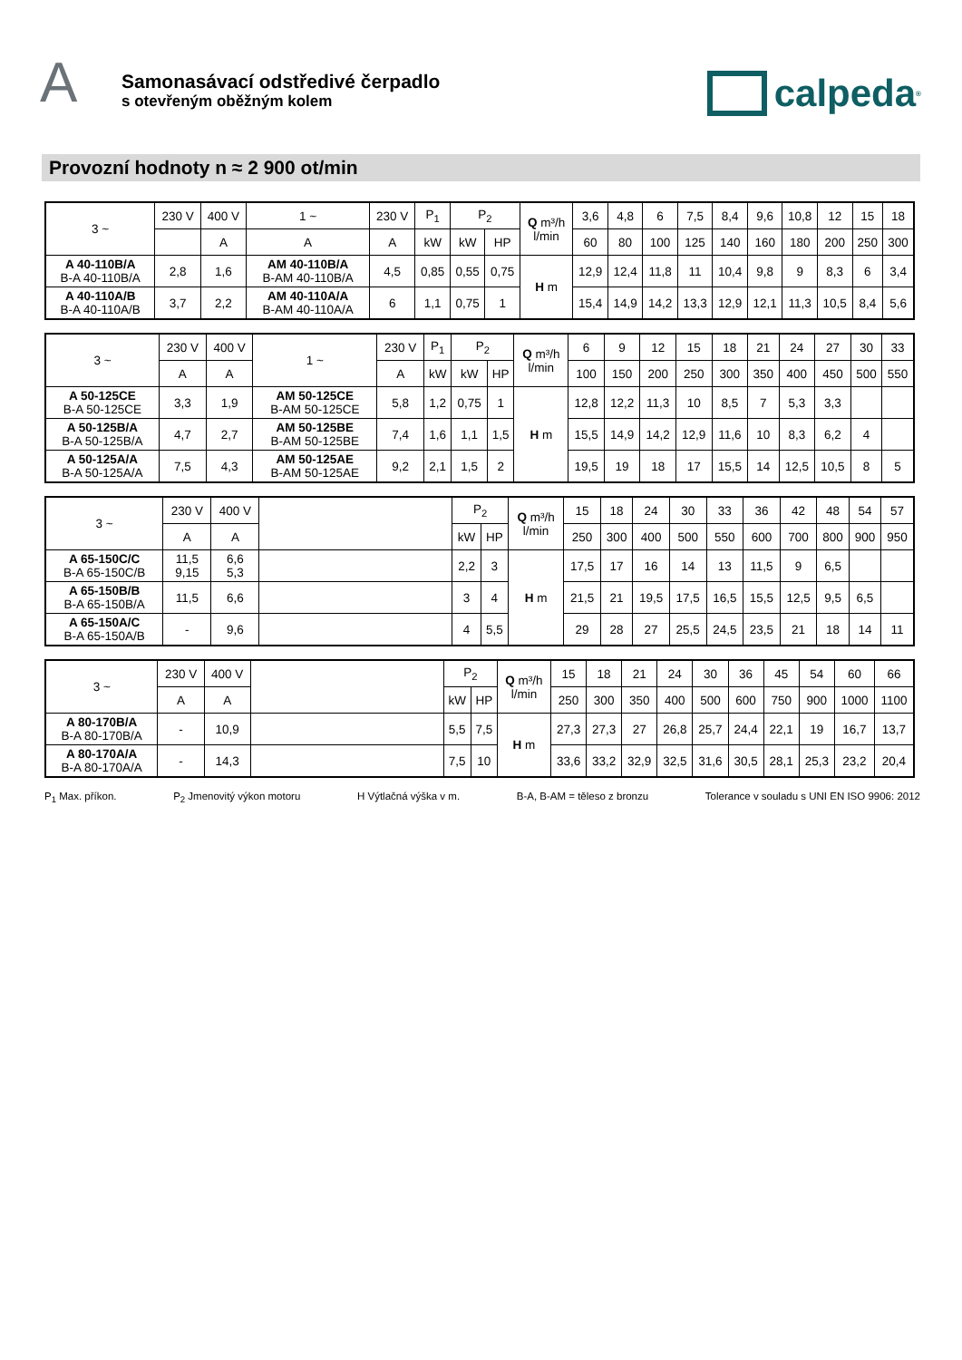A
Samonasávací odstředivé čerpadlo
s otevřeným oběžným kolem
calpeda<sup>®</sup>
Provozní hodnoty n ≈ 2 900 ot/min
| 3 ~ | 230 V | 400 V | 1 ~ | 230 V | P<sub>1</sub> | P<sub>2</sub> | | Q m³/h l/min | 3,6 | 4,8 | 6 | 7,5 | 8,4 | 9,6 | 10,8 | 12 | 15 | 18 |
| --- | --- | --- | --- | --- | --- | --- | --- | --- | --- | --- | --- | --- | --- | --- | --- | --- | --- | --- |
| | | A | A | A | kW | kW | HP | | 60 | 80 | 100 | 125 | 140 | 160 | 180 | 200 | 250 | 300 |
| A 40-110B/A B-A 40-110B/A | 2,8 | 1,6 | AM 40-110B/A B-AM 40-110B/A | 4,5 | 0,85 | 0,55 | 0,75 | H m | 12,9 | 12,4 | 11,8 | 11 | 10,4 | 9,8 | 9 | 8,3 | 6 | 3,4 |
| A 40-110A/B B-A 40-110A/B | 3,7 | 2,2 | AM 40-110A/A B-AM 40-110A/A | 6 | 1,1 | 0,75 | 1 | | 15,4 | 14,9 | 14,2 | 13,3 | 12,9 | 12,1 | 11,3 | 10,5 | 8,4 | 5,6 |
| 3 ~ | 230 V | 400 V | 1 ~ | 230 V | P<sub>1</sub> | P<sub>2</sub> | | Q m³/h l/min | 6 | 9 | 12 | 15 | 18 | 21 | 24 | 27 | 30 | 33 |
| --- | --- | --- | --- | --- | --- | --- | --- | --- | --- | --- | --- | --- | --- | --- | --- | --- | --- | --- |
| | A | A | | A | kW | kW | HP | | 100 | 150 | 200 | 250 | 300 | 350 | 400 | 450 | 500 | 550 |
| A 50-125CE B-A 50-125CE | 3,3 | 1,9 | AM 50-125CE B-AM 50-125CE | 5,8 | 1,2 | 0,75 | 1 | H m | 12,8 | 12,2 | 11,3 | 10 | 8,5 | 7 | 5,3 | 3,3 | | |
| A 50-125B/A B-A 50-125B/A | 4,7 | 2,7 | AM 50-125BE B-AM 50-125BE | 7,4 | 1,6 | 1,1 | 1,5 | | 15,5 | 14,9 | 14,2 | 12,9 | 11,6 | 10 | 8,3 | 6,2 | 4 | |
| A 50-125A/A B-A 50-125A/A | 7,5 | 4,3 | AM 50-125AE B-AM 50-125AE | 9,2 | 2,1 | 1,5 | 2 | | 19,5 | 19 | 18 | 17 | 15,5 | 14 | 12,5 | 10,5 | 8 | 5 |
| 3 ~ | 230 V | 400 V | | P<sub>2</sub> | | Q m³/h l/min | 15 | 18 | 24 | 30 | 33 | 36 | 42 | 48 | 54 | 57 |
| --- | --- | --- | --- | --- | --- | --- | --- | --- | --- | --- | --- | --- | --- | --- | --- | --- |
| | A | A | | kW | HP | | 250 | 300 | 400 | 500 | 550 | 600 | 700 | 800 | 900 | 950 |
| A 65-150C/C B-A 65-150C/B | 11,5 9,15 | 6,6 5,3 | | 2,2 | 3 | H m | 17,5 | 17 | 16 | 14 | 13 | 11,5 | 9 | 6,5 | | |
| A 65-150B/B B-A 65-150B/A | 11,5 | 6,6 | | 3 | 4 | | 21,5 | 21 | 19,5 | 17,5 | 16,5 | 15,5 | 12,5 | 9,5 | 6,5 | |
| A 65-150A/C B-A 65-150A/B | - | 9,6 | | 4 | 5,5 | | 29 | 28 | 27 | 25,5 | 24,5 | 23,5 | 21 | 18 | 14 | 11 |
| 3 ~ | 230 V | 400 V | | P<sub>2</sub> | | Q m³/h l/min | 15 | 18 | 21 | 24 | 30 | 36 | 45 | 54 | 60 | 66 |
| --- | --- | --- | --- | --- | --- | --- | --- | --- | --- | --- | --- | --- | --- | --- | --- | --- |
| | A | A | | kW | HP | | 250 | 300 | 350 | 400 | 500 | 600 | 750 | 900 | 1000 | 1100 |
| A 80-170B/A B-A 80-170B/A | - | 10,9 | | 5,5 | 7,5 | H m | 27,3 | 27,3 | 27 | 26,8 | 25,7 | 24,4 | 22,1 | 19 | 16,7 | 13,7 |
| A 80-170A/A B-A 80-170A/A | - | 14,3 | | 7,5 | 10 | | 33,6 | 33,2 | 32,9 | 32,5 | 31,6 | 30,5 | 28,1 | 25,3 | 23,2 | 20,4 |
P<sub>1</sub> Max. příkon. P<sub>2</sub> Jmenovitý výkon motoru H Výtlačná výška v m. B-A, B-AM = těleso z bronzu Tolerance v souladu s UNI EN ISO 9906: 2012